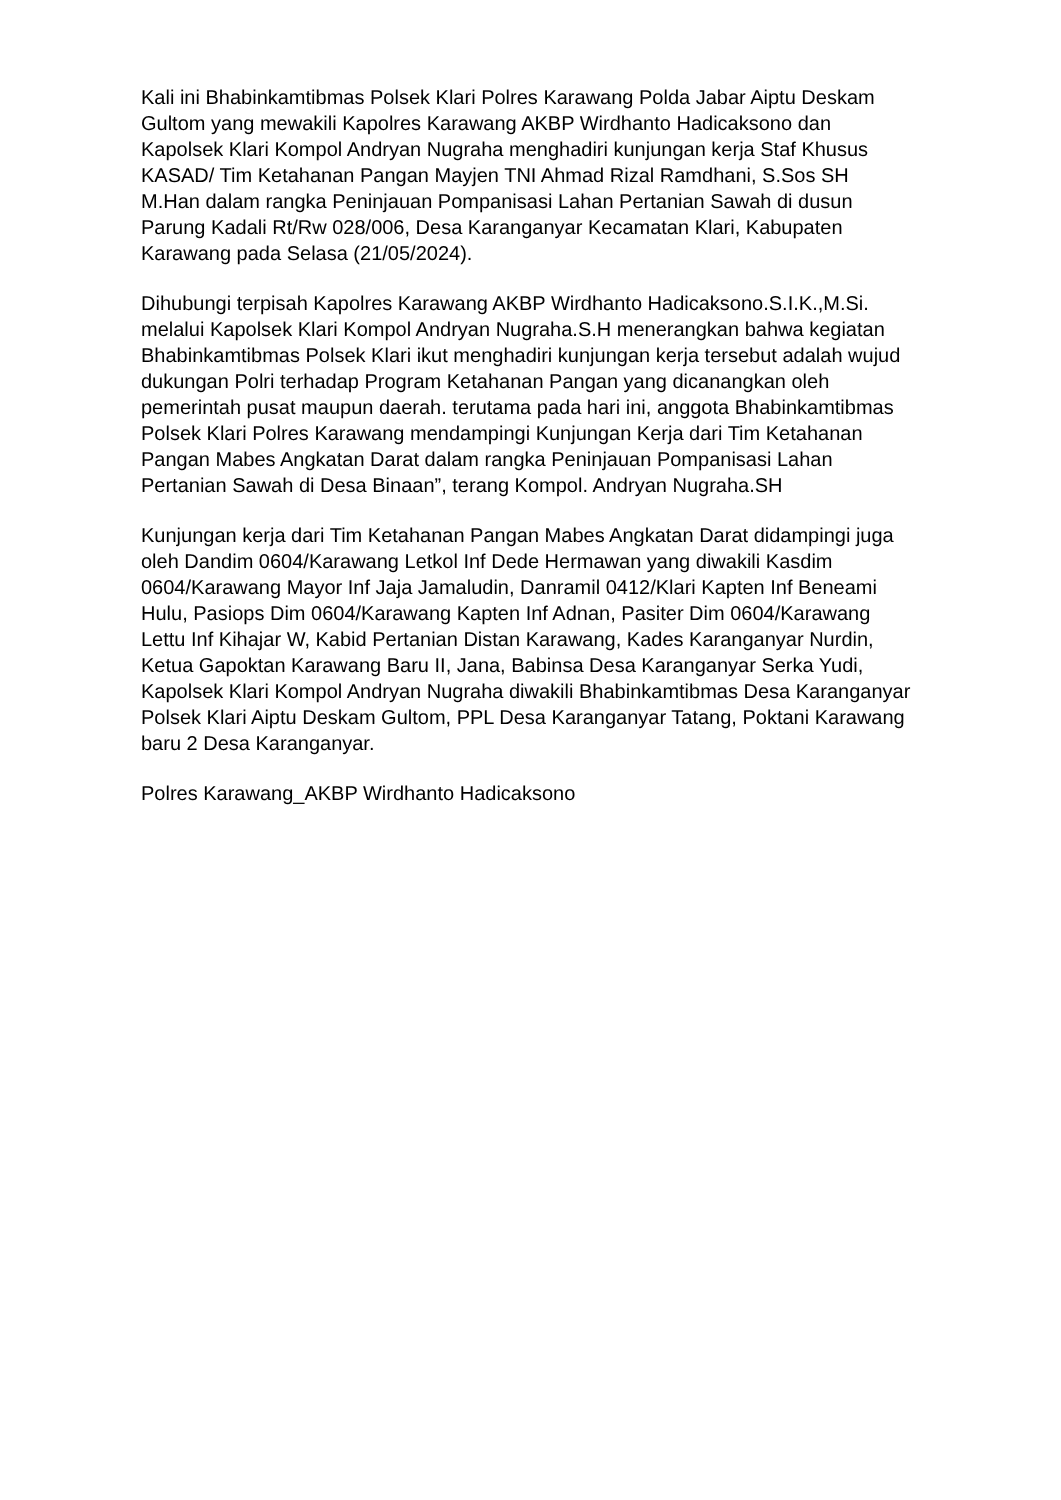Kali ini Bhabinkamtibmas Polsek Klari Polres Karawang Polda Jabar Aiptu Deskam Gultom yang mewakili Kapolres Karawang AKBP Wirdhanto Hadicaksono dan Kapolsek Klari Kompol Andryan Nugraha menghadiri kunjungan kerja Staf Khusus KASAD/ Tim Ketahanan Pangan Mayjen TNI Ahmad Rizal Ramdhani, S.Sos SH M.Han dalam rangka Peninjauan Pompanisasi Lahan Pertanian Sawah di dusun Parung Kadali Rt/Rw 028/006, Desa Karanganyar Kecamatan Klari, Kabupaten Karawang pada Selasa (21/05/2024).
Dihubungi terpisah Kapolres Karawang AKBP Wirdhanto Hadicaksono.S.I.K.,M.Si. melalui Kapolsek Klari Kompol Andryan Nugraha.S.H menerangkan bahwa kegiatan Bhabinkamtibmas Polsek Klari ikut menghadiri kunjungan kerja tersebut adalah wujud dukungan Polri terhadap Program Ketahanan Pangan yang dicanangkan oleh pemerintah pusat maupun daerah. terutama pada hari ini, anggota Bhabinkamtibmas Polsek Klari Polres Karawang mendampingi Kunjungan Kerja dari Tim Ketahanan Pangan Mabes Angkatan Darat dalam rangka Peninjauan Pompanisasi Lahan Pertanian Sawah di Desa Binaan”, terang Kompol. Andryan Nugraha.SH
Kunjungan kerja dari Tim Ketahanan Pangan Mabes Angkatan Darat didampingi juga oleh Dandim 0604/Karawang Letkol Inf Dede Hermawan yang diwakili Kasdim 0604/Karawang Mayor Inf Jaja Jamaludin, Danramil 0412/Klari Kapten Inf Beneami Hulu, Pasiops Dim 0604/Karawang Kapten Inf Adnan, Pasiter Dim 0604/Karawang Lettu Inf Kihajar W, Kabid Pertanian Distan Karawang, Kades Karanganyar Nurdin, Ketua Gapoktan Karawang Baru II, Jana, Babinsa Desa Karanganyar Serka Yudi, Kapolsek Klari Kompol Andryan Nugraha diwakili Bhabinkamtibmas Desa Karanganyar Polsek Klari Aiptu Deskam Gultom, PPL Desa Karanganyar Tatang, Poktani Karawang baru 2 Desa Karanganyar.
Polres Karawang_AKBP Wirdhanto Hadicaksono